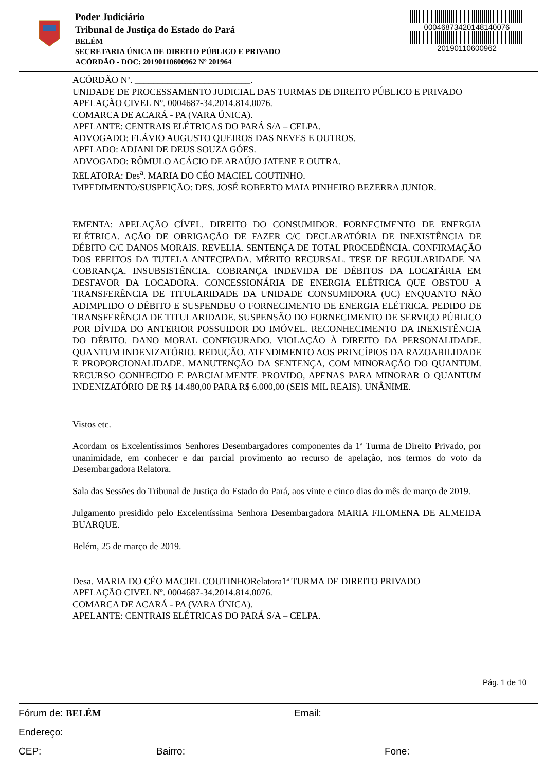Poder Judiciário
Tribunal de Justiça do Estado do Pará
BELÉM
SECRETARIA ÚNICA DE DIREITO PÚBLICO E PRIVADO
ACÓRDÃO - DOC: 20190110600962 Nº 201964
00046873420148140076
20190110600962
ACÓRDÃO Nº. _________________________.
UNIDADE DE PROCESSAMENTO JUDICIAL DAS TURMAS DE DIREITO PÚBLICO E PRIVADO
APELAÇÃO CIVEL Nº. 0004687-34.2014.814.0076.
COMARCA DE ACARÁ - PA (VARA ÚNICA).
APELANTE: CENTRAIS ELÉTRICAS DO PARÁ S/A – CELPA.
ADVOGADO: FLÁVIO AUGUSTO QUEIROS DAS NEVES E OUTROS.
APELADO: ADJANI DE DEUS SOUZA GÓES.
ADVOGADO: RÔMULO ACÁCIO DE ARAÚJO JATENE E OUTRA.
RELATORA: Des<sup>a</sup>. MARIA DO CÉO MACIEL COUTINHO.
IMPEDIMENTO/SUSPEIÇÃO: DES. JOSÉ ROBERTO MAIA PINHEIRO BEZERRA JUNIOR.
EMENTA: APELAÇÃO CÍVEL. DIREITO DO CONSUMIDOR. FORNECIMENTO DE ENERGIA ELÉTRICA. AÇÃO DE OBRIGAÇÃO DE FAZER C/C DECLARATÓRIA DE INEXISTÊNCIA DE DÉBITO C/C DANOS MORAIS. REVELIA. SENTENÇA DE TOTAL PROCEDÊNCIA. CONFIRMAÇÃO DOS EFEITOS DA TUTELA ANTECIPADA. MÉRITO RECURSAL. TESE DE REGULARIDADE NA COBRANÇA. INSUBSISTÊNCIA. COBRANÇA INDEVIDA DE DÉBITOS DA LOCATÁRIA EM DESFAVOR DA LOCADORA. CONCESSIONÁRIA DE ENERGIA ELÉTRICA QUE OBSTOU A TRANSFERÊNCIA DE TITULARIDADE DA UNIDADE CONSUMIDORA (UC) ENQUANTO NÃO ADIMPLIDO O DÉBITO E SUSPENDEU O FORNECIMENTO DE ENERGIA ELÉTRICA. PEDIDO DE TRANSFERÊNCIA DE TITULARIDADE. SUSPENSÃO DO FORNECIMENTO DE SERVIÇO PÚBLICO POR DÍVIDA DO ANTERIOR POSSUIDOR DO IMÓVEL. RECONHECIMENTO DA INEXISTÊNCIA DO DÉBITO. DANO MORAL CONFIGURADO. VIOLAÇÃO À DIREITO DA PERSONALIDADE. QUANTUM INDENIZATÓRIO. REDUÇÃO. ATENDIMENTO AOS PRINCÍPIOS DA RAZOABILIDADE E PROPORCIONALIDADE. MANUTENÇÃO DA SENTENÇA, COM MINORAÇÃO DO QUANTUM. RECURSO CONHECIDO E PARCIALMENTE PROVIDO, APENAS PARA MINORAR O QUANTUM INDENIZATÓRIO DE R$ 14.480,00 PARA R$ 6.000,00 (SEIS MIL REAIS). UNÂNIME.
Vistos etc.
Acordam os Excelentíssimos Senhores Desembargadores componentes da 1ª Turma de Direito Privado, por unanimidade, em conhecer e dar parcial provimento ao recurso de apelação, nos termos do voto da Desembargadora Relatora.
Sala das Sessões do Tribunal de Justiça do Estado do Pará, aos vinte e cinco dias do mês de março de 2019.
Julgamento presidido pelo Excelentíssima Senhora Desembargadora MARIA FILOMENA DE ALMEIDA BUARQUE.
Belém, 25 de março de 2019.
Desa. MARIA DO CÉO MACIEL COUTINHORelatora1ª TURMA DE DIREITO PRIVADO
APELAÇÃO CIVEL Nº. 0004687-34.2014.814.0076.
COMARCA DE ACARÁ - PA (VARA ÚNICA).
APELANTE: CENTRAIS ELÉTRICAS DO PARÁ S/A – CELPA.
Pág. 1 de 10
Fórum de: BELÉM Email:
Endereço:
CEP: Bairro: Fone: